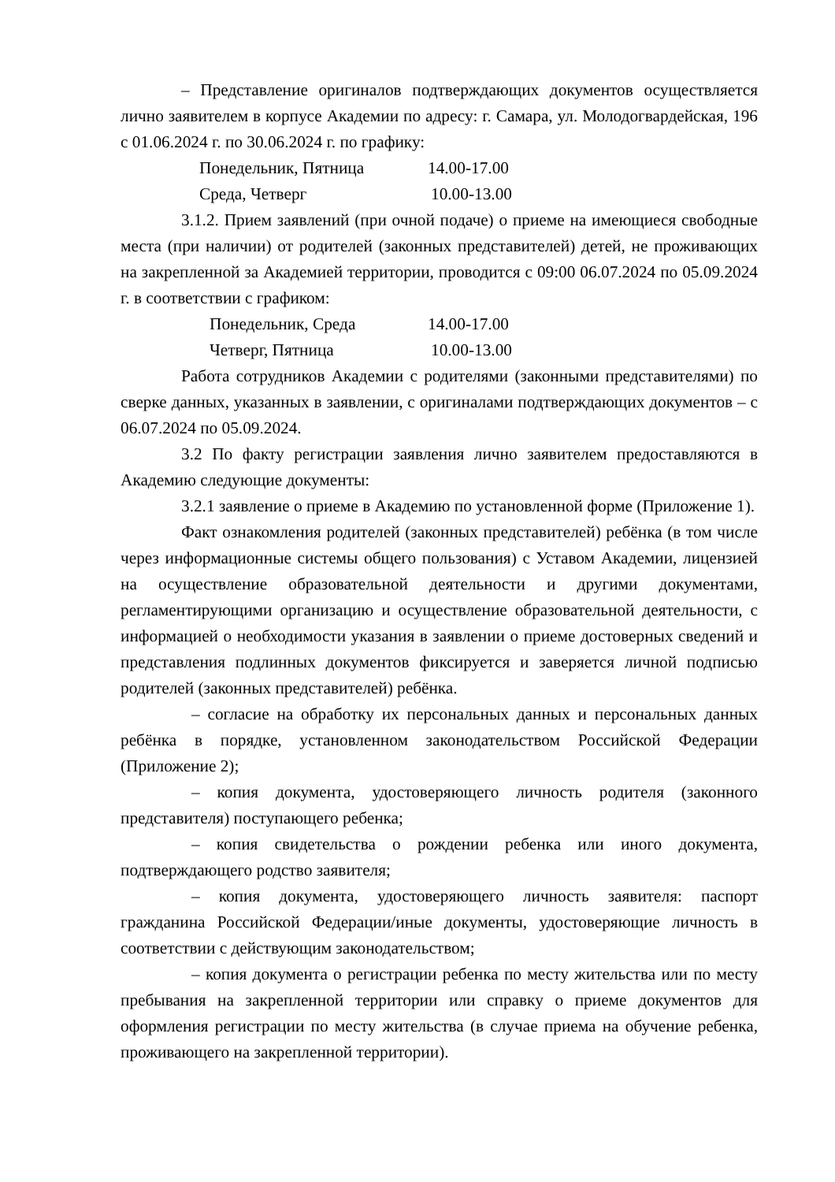– Представление оригиналов подтверждающих документов осуществляется лично заявителем в корпусе Академии по адресу: г. Самара, ул. Молодогвардейская, 196 с 01.06.2024 г. по 30.06.2024 г. по графику:
Понедельник, Пятница 14.00-17.00
Среда, Четверг 10.00-13.00
3.1.2. Прием заявлений (при очной подаче) о приеме на имеющиеся свободные места (при наличии) от родителей (законных представителей) детей, не проживающих на закрепленной за Академией территории, проводится с 09:00 06.07.2024 по 05.09.2024 г. в соответствии с графиком:
Понедельник, Среда 14.00-17.00
Четверг, Пятница 10.00-13.00
Работа сотрудников Академии с родителями (законными представителями) по сверке данных, указанных в заявлении, с оригиналами подтверждающих документов – с 06.07.2024 по 05.09.2024.
3.2 По факту регистрации заявления лично заявителем предоставляются в Академию следующие документы:
3.2.1 заявление о приеме в Академию по установленной форме (Приложение 1).
Факт ознакомления родителей (законных представителей) ребёнка (в том числе через информационные системы общего пользования) с Уставом Академии, лицензией на осуществление образовательной деятельности и другими документами, регламентирующими организацию и осуществление образовательной деятельности, с информацией о необходимости указания в заявлении о приеме достоверных сведений и представления подлинных документов фиксируется и заверяется личной подписью родителей (законных представителей) ребёнка.
– согласие на обработку их персональных данных и персональных данных ребёнка в порядке, установленном законодательством Российской Федерации (Приложение 2);
– копия документа, удостоверяющего личность родителя (законного представителя) поступающего ребенка;
– копия свидетельства о рождении ребенка или иного документа, подтверждающего родство заявителя;
– копия документа, удостоверяющего личность заявителя: паспорт гражданина Российской Федерации/иные документы, удостоверяющие личность в соответствии с действующим законодательством;
– копия документа о регистрации ребенка по месту жительства или по месту пребывания на закрепленной территории или справку о приеме документов для оформления регистрации по месту жительства (в случае приема на обучение ребенка, проживающего на закрепленной территории).